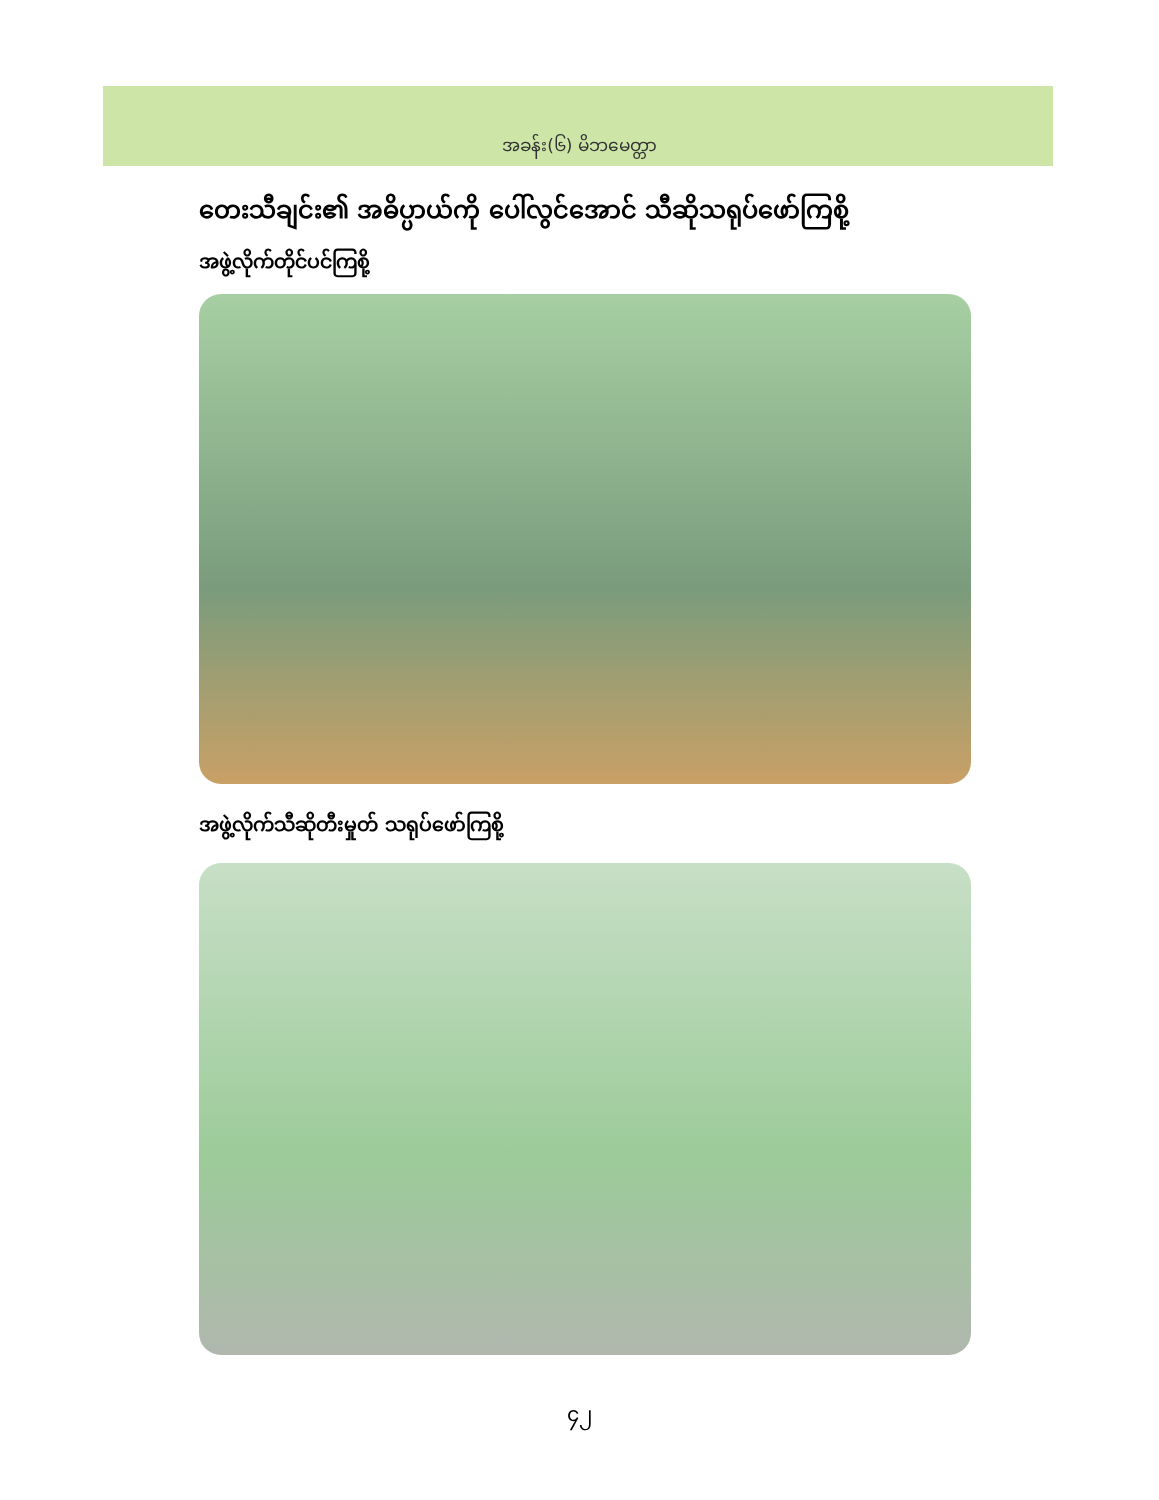အခန်း(၆) မိဘမေတ္တာ
တေးသီချင်း၏ အဓိပ္ပာယ်ကို ပေါ်လွင်အောင် သီဆိုသရုပ်ဖော်ကြစို့
အဖွဲ့လိုက်တိုင်ပင်ကြစို့
အဖွဲ့လိုက်သီဆိုတီးမှုတ် သရုပ်ဖော်ကြစို့
၄၂